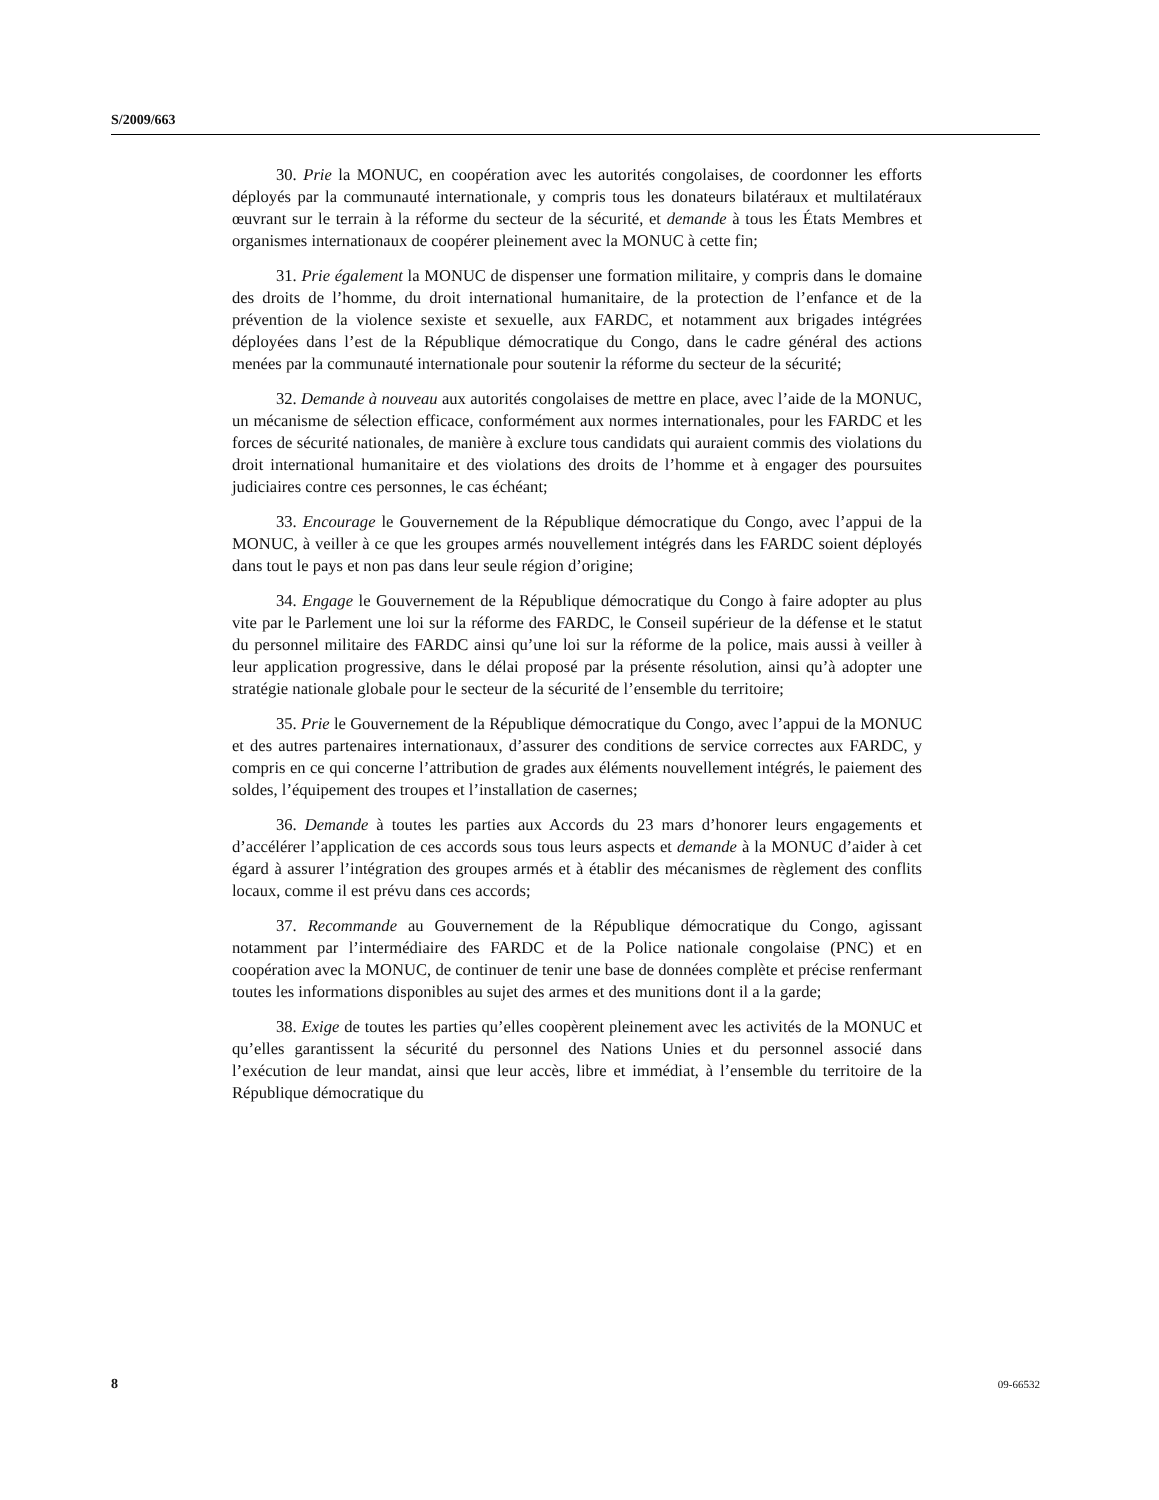S/2009/663
30. Prie la MONUC, en coopération avec les autorités congolaises, de coordonner les efforts déployés par la communauté internationale, y compris tous les donateurs bilatéraux et multilatéraux œuvrant sur le terrain à la réforme du secteur de la sécurité, et demande à tous les États Membres et organismes internationaux de coopérer pleinement avec la MONUC à cette fin;
31. Prie également la MONUC de dispenser une formation militaire, y compris dans le domaine des droits de l’homme, du droit international humanitaire, de la protection de l’enfance et de la prévention de la violence sexiste et sexuelle, aux FARDC, et notamment aux brigades intégrées déployées dans l’est de la République démocratique du Congo, dans le cadre général des actions menées par la communauté internationale pour soutenir la réforme du secteur de la sécurité;
32. Demande à nouveau aux autorités congolaises de mettre en place, avec l’aide de la MONUC, un mécanisme de sélection efficace, conformément aux normes internationales, pour les FARDC et les forces de sécurité nationales, de manière à exclure tous candidats qui auraient commis des violations du droit international humanitaire et des violations des droits de l’homme et à engager des poursuites judiciaires contre ces personnes, le cas échéant;
33. Encourage le Gouvernement de la République démocratique du Congo, avec l’appui de la MONUC, à veiller à ce que les groupes armés nouvellement intégrés dans les FARDC soient déployés dans tout le pays et non pas dans leur seule région d’origine;
34. Engage le Gouvernement de la République démocratique du Congo à faire adopter au plus vite par le Parlement une loi sur la réforme des FARDC, le Conseil supérieur de la défense et le statut du personnel militaire des FARDC ainsi qu’une loi sur la réforme de la police, mais aussi à veiller à leur application progressive, dans le délai proposé par la présente résolution, ainsi qu’à adopter une stratégie nationale globale pour le secteur de la sécurité de l’ensemble du territoire;
35. Prie le Gouvernement de la République démocratique du Congo, avec l’appui de la MONUC et des autres partenaires internationaux, d’assurer des conditions de service correctes aux FARDC, y compris en ce qui concerne l’attribution de grades aux éléments nouvellement intégrés, le paiement des soldes, l’équipement des troupes et l’installation de casernes;
36. Demande à toutes les parties aux Accords du 23 mars d’honorer leurs engagements et d’accélérer l’application de ces accords sous tous leurs aspects et demande à la MONUC d’aider à cet égard à assurer l’intégration des groupes armés et à établir des mécanismes de règlement des conflits locaux, comme il est prévu dans ces accords;
37. Recommande au Gouvernement de la République démocratique du Congo, agissant notamment par l’intermédiaire des FARDC et de la Police nationale congolaise (PNC) et en coopération avec la MONUC, de continuer de tenir une base de données complète et précise renfermant toutes les informations disponibles au sujet des armes et des munitions dont il a la garde;
38. Exige de toutes les parties qu’elles coopèrent pleinement avec les activités de la MONUC et qu’elles garantissent la sécurité du personnel des Nations Unies et du personnel associé dans l’exécution de leur mandat, ainsi que leur accès, libre et immédiat, à l’ensemble du territoire de la République démocratique du
8 09-66532